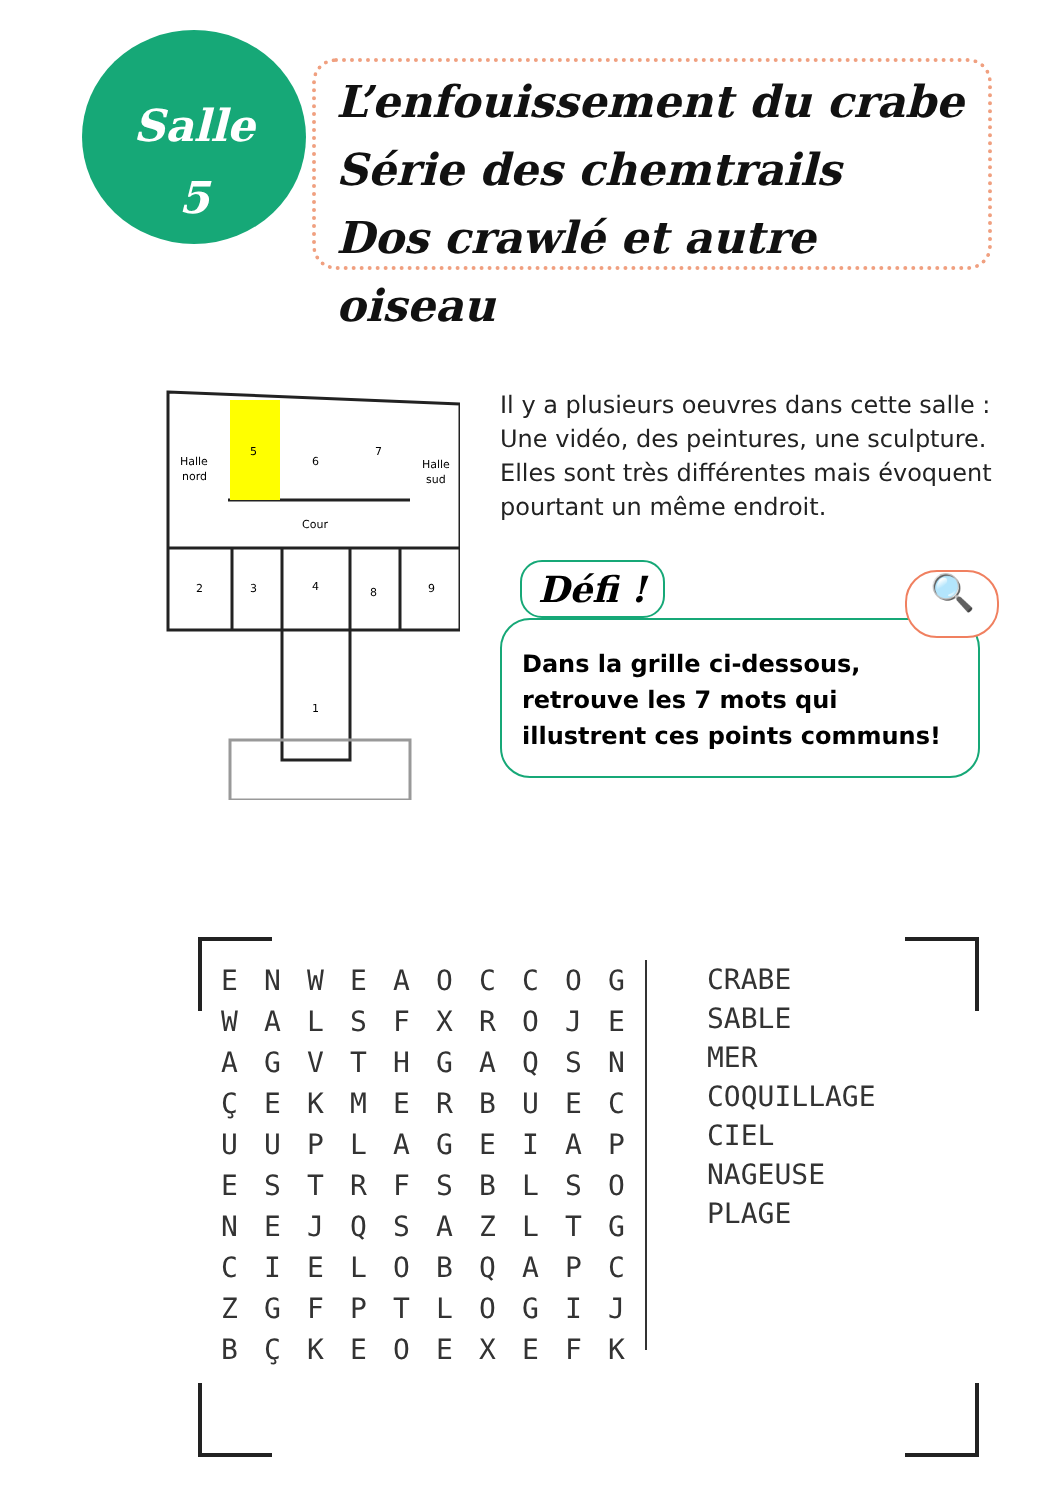Salle
5
L’enfouissement du crabe
Série des chemtrails
Dos crawlé et autre oiseau
Halle
nord
5
6
7
Halle
sud
Cour
2
3
4
8
9
1
Il y a plusieurs oeuvres dans cette salle : Une vidéo, des peintures, une sculpture. Elles sont très différentes mais évoquent pourtant un même endroit.
Dans la grille ci-dessous, retrouve les 7 mots qui illustrent ces points communs!
Défi ! 🔍
| E | N | W | E | A | O | C | C | O | G |
| W | A | L | S | F | X | R | O | J | E |
| A | G | V | T | H | G | A | Q | S | N |
| Ç | E | K | M | E | R | B | U | E | C |
| U | U | P | L | A | G | E | I | A | P |
| E | S | T | R | F | S | B | L | S | O |
| N | E | J | Q | S | A | Z | L | T | G |
| C | I | E | L | O | B | Q | A | P | C |
| Z | G | F | P | T | L | O | G | I | J |
| B | Ç | K | E | O | E | X | E | F | K |
CRABE
SABLE
MER
COQUILLAGE
CIEL
NAGEUSE
PLAGE